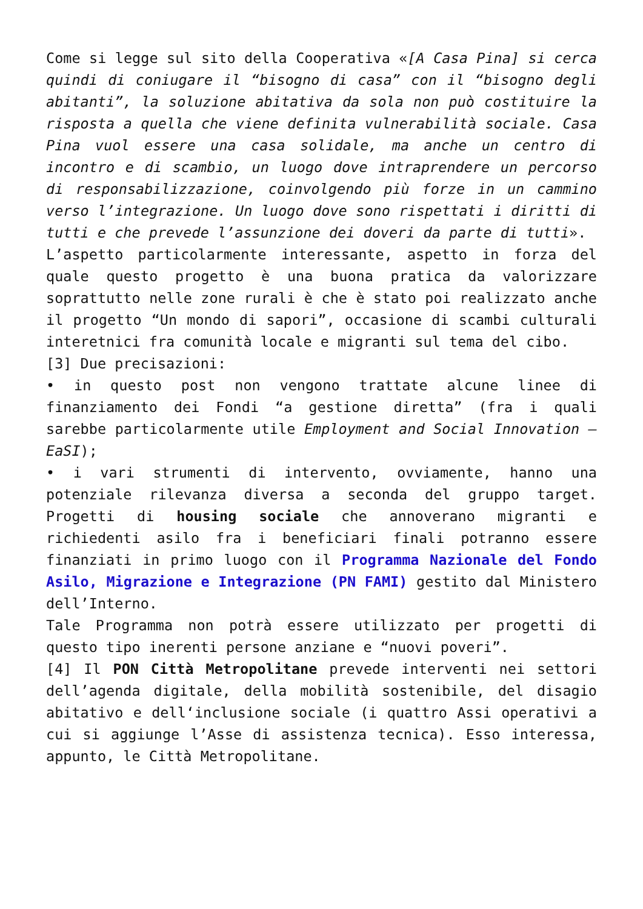Come si legge sul sito della Cooperativa «[A Casa Pina] si cerca quindi di coniugare il “bisogno di casa” con il “bisogno degli abitanti”, la soluzione abitativa da sola non può costituire la risposta a quella che viene definita vulnerabilità sociale. Casa Pina vuol essere una casa solidale, ma anche un centro di incontro e di scambio, un luogo dove intraprendere un percorso di responsabilizzazione, coinvolgendo più forze in un cammino verso l’integrazione. Un luogo dove sono rispettati i diritti di tutti e che prevede l’assunzione dei doveri da parte di tutti».
L’aspetto particolarmente interessante, aspetto in forza del quale questo progetto è una buona pratica da valorizzare soprattutto nelle zone rurali è che è stato poi realizzato anche il progetto “Un mondo di sapori”, occasione di scambi culturali interetnici fra comunità locale e migranti sul tema del cibo.
[3] Due precisazioni:
• in questo post non vengono trattate alcune linee di finanziamento dei Fondi “a gestione diretta” (fra i quali sarebbe particolarmente utile Employment and Social Innovation – EaSI);
• i vari strumenti di intervento, ovviamente, hanno una potenziale rilevanza diversa a seconda del gruppo target. Progetti di housing sociale che annoverano migranti e richiedenti asilo fra i beneficiari finali potranno essere finanziati in primo luogo con il Programma Nazionale del Fondo Asilo, Migrazione e Integrazione (PN FAMI) gestito dal Ministero dell’Interno.
Tale Programma non potrà essere utilizzato per progetti di questo tipo inerenti persone anziane e “nuovi poveri”.
[4] Il PON Città Metropolitane prevede interventi nei settori dell’agenda digitale, della mobilità sostenibile, del disagio abitativo e dell‘inclusione sociale (i quattro Assi operativi a cui si aggiunge l’Asse di assistenza tecnica). Esso interessa, appunto, le Città Metropolitane.